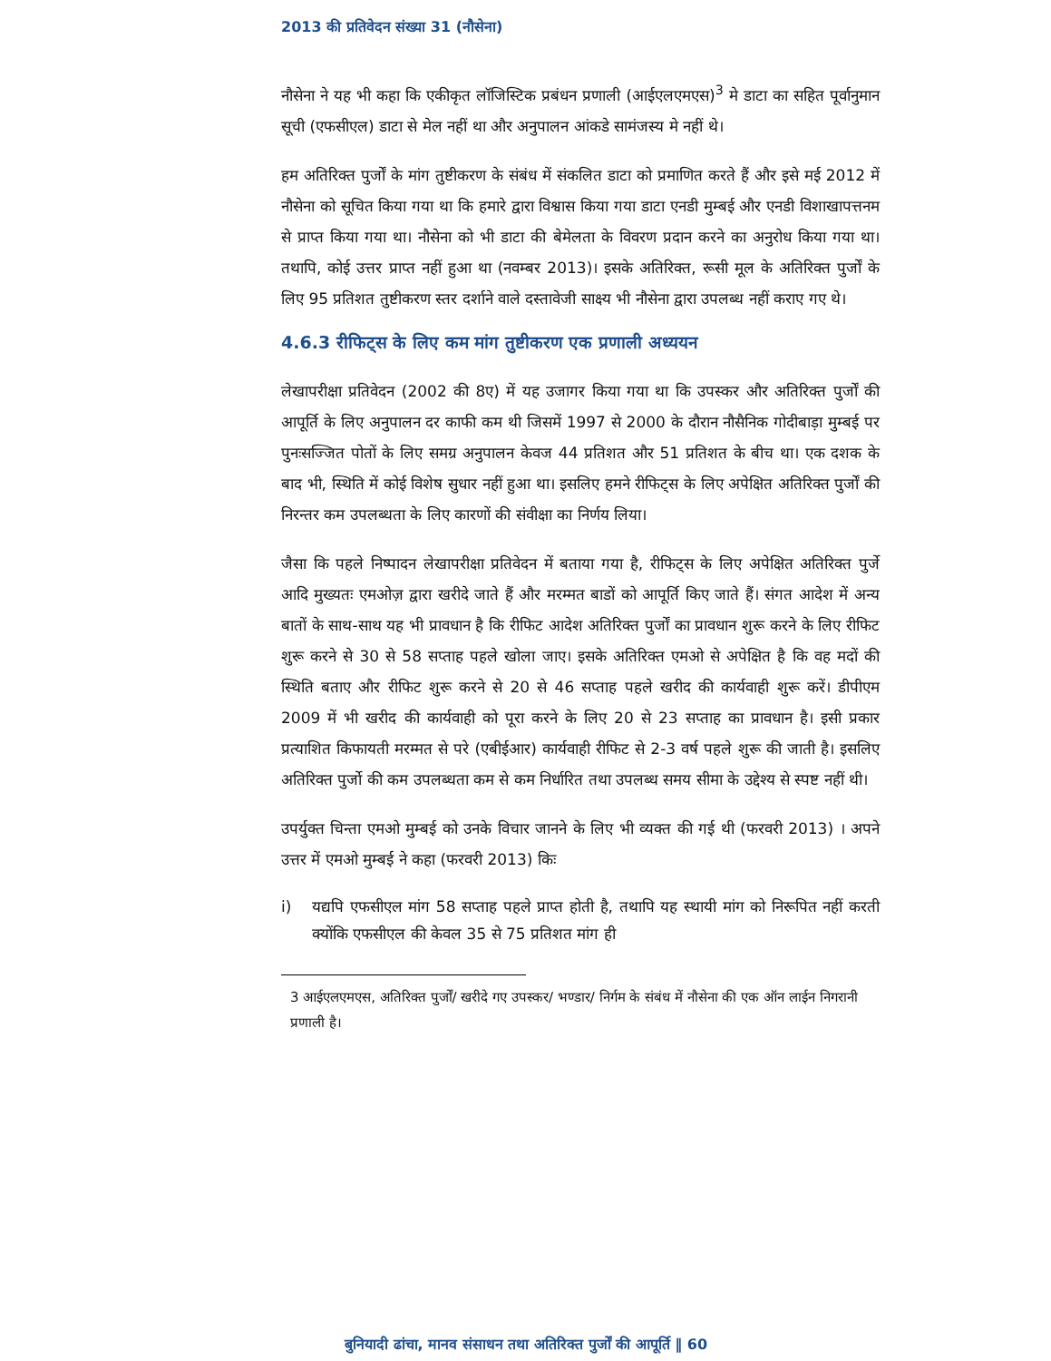2013 की प्रतिवेदन संख्या 31 (नौसेना)
नौसेना ने यह भी कहा कि एकीकृत लॉजिस्टिक प्रबंधन प्रणाली (आईएलएमएस)<sup>3</sup> मे डाटा का सहित पूर्वानुमान सूची (एफसीएल) डाटा से मेल नहीं था और अनुपालन आंकडे सामंजस्य मे नहीं थे।
हम अतिरिक्त पुर्जों के मांग तुष्टीकरण के संबंध में संकलित डाटा को प्रमाणित करते हैं और इसे मई 2012 में नौसेना को सूचित किया गया था कि हमारे द्वारा विश्वास किया गया डाटा एनडी मुम्बई और एनडी विशाखापत्तनम से प्राप्त किया गया था। नौसेना को भी डाटा की बेमेलता के विवरण प्रदान करने का अनुरोध किया गया था। तथापि, कोई उत्तर प्राप्त नहीं हुआ था (नवम्बर 2013)। इसके अतिरिक्त, रूसी मूल के अतिरिक्त पुर्जों के लिए 95 प्रतिशत तुष्टीकरण स्तर दर्शाने वाले दस्तावेजी साक्ष्य भी नौसेना द्वारा उपलब्ध नहीं कराए गए थे।
4.6.3 रीफिट्स के लिए कम मांग तुष्टीकरण एक प्रणाली अध्ययन
लेखापरीक्षा प्रतिवेदन (2002 की 8ए) में यह उजागर किया गया था कि उपस्कर और अतिरिक्त पुर्जों की आपूर्ति के लिए अनुपालन दर काफी कम थी जिसमें 1997 से 2000 के दौरान नौसैनिक गोदीबाड़ा मुम्बई पर पुनःसज्जित पोतों के लिए समग्र अनुपालन केवज 44 प्रतिशत और 51 प्रतिशत के बीच था। एक दशक के बाद भी, स्थिति में कोई विशेष सुधार नहीं हुआ था। इसलिए हमने रीफिट्स के लिए अपेक्षित अतिरिक्त पुर्जों की निरन्तर कम उपलब्धता के लिए कारणों की संवीक्षा का निर्णय लिया।
जैसा कि पहले निष्पादन लेखापरीक्षा प्रतिवेदन में बताया गया है, रीफिट्स के लिए अपेक्षित अतिरिक्त पुर्जे आदि मुख्यतः एमओज़ द्वारा खरीदे जाते हैं और मरम्मत बाडों को आपूर्ति किए जाते हैं। संगत आदेश में अन्य बातों के साथ-साथ यह भी प्रावधान है कि रीफिट आदेश अतिरिक्त पुर्जों का प्रावधान शुरू करने के लिए रीफिट शुरू करने से 30 से 58 सप्ताह पहले खोला जाए। इसके अतिरिक्त एमओ से अपेक्षित है कि वह मदों की स्थिति बताए और रीफिट शुरू करने से 20 से 46 सप्ताह पहले खरीद की कार्यवाही शुरू करें। डीपीएम 2009 में भी खरीद की कार्यवाही को पूरा करने के लिए 20 से 23 सप्ताह का प्रावधान है। इसी प्रकार प्रत्याशित किफायती मरम्मत से परे (एबीईआर) कार्यवाही रीफिट से 2-3 वर्ष पहले शुरू की जाती है। इसलिए अतिरिक्त पुर्जो की कम उपलब्धता कम से कम निर्धारित तथा उपलब्ध समय सीमा के उद्देश्य से स्पष्ट नहीं थी।
उपर्युक्त चिन्ता एमओ मुम्बई को उनके विचार जानने के लिए भी व्यक्त की गई थी (फरवरी 2013) । अपने उत्तर में एमओ मुम्बई ने कहा (फरवरी 2013) किः
i) यद्यपि एफसीएल मांग 58 सप्ताह पहले प्राप्त होती है, तथापि यह स्थायी मांग को निरूपित नहीं करती क्योंकि एफसीएल की केवल 35 से 75 प्रतिशत मांग ही
3 आईएलएमएस, अतिरिक्त पुर्जों/ खरीदे गए उपस्कर/ भण्डार/ निर्गम के संबंध में नौसेना की एक ऑन लाईन निगरानी प्रणाली है।
बुनियादी ढांचा, मानव संसाधन तथा अतिरिक्त पुर्जों की आपूर्ति ‖ 60